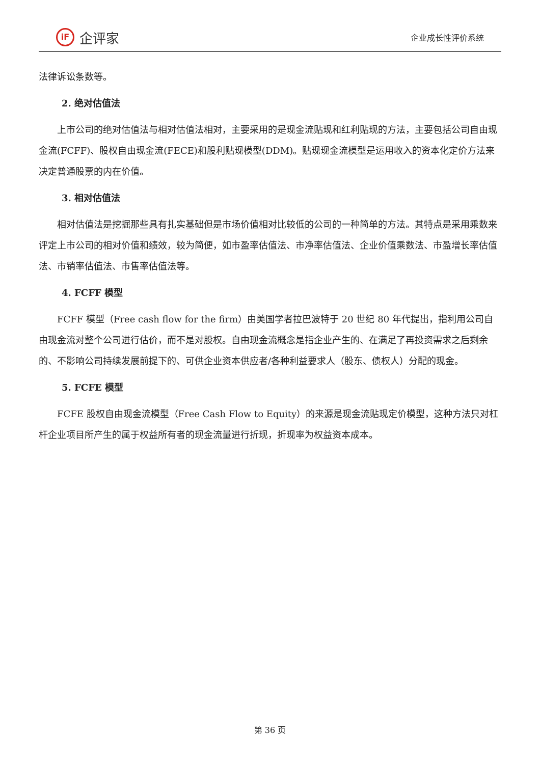iF
企评家
企业成长性评价系统
法律诉讼条数等。
2. 绝对估值法
上市公司的绝对估值法与相对估值法相对，主要采用的是现金流贴现和红利贴现的方法，主要包括公司自由现金流(FCFF)、股权自由现金流(FECE)和股利贴现模型(DDM)。贴现现金流模型是运用收入的资本化定价方法来决定普通股票的内在价值。
3. 相对估值法
相对估值法是挖掘那些具有扎实基础但是市场价值相对比较低的公司的一种简单的方法。其特点是采用乘数来评定上市公司的相对价值和绩效，较为简便，如市盈率估值法、市净率估值法、企业价值乘数法、市盈增长率估值法、市销率估值法、市售率估值法等。
4. FCFF 模型
FCFF 模型（Free cash flow for the firm）由美国学者拉巴波特于 20 世纪 80 年代提出，指利用公司自由现金流对整个公司进行估价，而不是对股权。自由现金流概念是指企业产生的、在满足了再投资需求之后剩余的、不影响公司持续发展前提下的、可供企业资本供应者/各种利益要求人（股东、债权人）分配的现金。
5. FCFE 模型
FCFE 股权自由现金流模型（Free Cash Flow to Equity）的来源是现金流贴现定价模型，这种方法只对杠杆企业项目所产生的属于权益所有者的现金流量进行折现，折现率为权益资本成本。
第 36 页